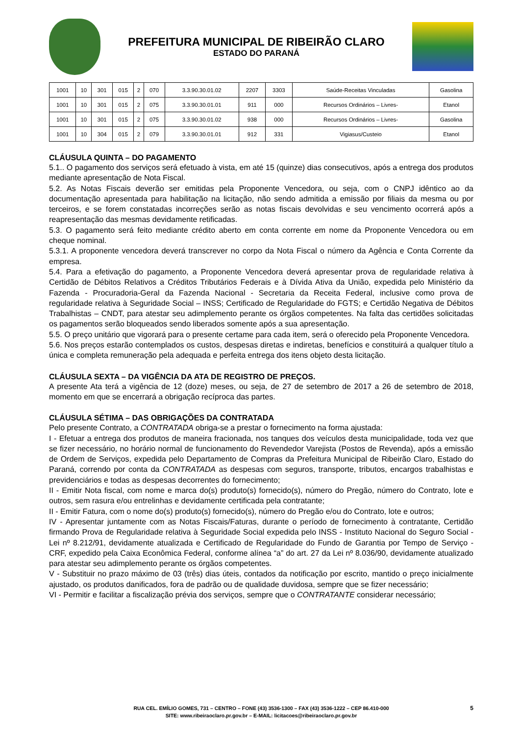PREFEITURA MUNICIPAL DE RIBEIRÃO CLARO
ESTADO DO PARANÁ
| 1001 | 10 | 301 | 015 | 2 | 070 | 3.3.90.30.01.02 | 2207 | 3303 | Saúde-Receitas Vinculadas | Gasolina |
| 1001 | 10 | 301 | 015 | 2 | 075 | 3.3.90.30.01.01 | 911 | 000 | Recursos Ordinários – Livres- | Etanol |
| 1001 | 10 | 301 | 015 | 2 | 075 | 3.3.90.30.01.02 | 938 | 000 | Recursos Ordinários – Livres- | Gasolina |
| 1001 | 10 | 304 | 015 | 2 | 079 | 3.3.90.30.01.01 | 912 | 331 | Vigiasus/Custeio | Etanol |
CLÁUSULA QUINTA – DO PAGAMENTO
5.1.. O pagamento dos serviços será efetuado à vista, em até 15 (quinze) dias consecutivos, após a entrega dos produtos mediante apresentação de Nota Fiscal.
5.2. As Notas Fiscais deverão ser emitidas pela Proponente Vencedora, ou seja, com o CNPJ idêntico ao da documentação apresentada para habilitação na licitação, não sendo admitida a emissão por filiais da mesma ou por terceiros, e se forem constatadas incorreções serão as notas fiscais devolvidas e seu vencimento ocorrerá após a reapresentação das mesmas devidamente retificadas.
5.3. O pagamento será feito mediante crédito aberto em conta corrente em nome da Proponente Vencedora ou em cheque nominal.
5.3.1. A proponente vencedora deverá transcrever no corpo da Nota Fiscal o número da Agência e Conta Corrente da empresa.
5.4. Para a efetivação do pagamento, a Proponente Vencedora deverá apresentar prova de regularidade relativa à Certidão de Débitos Relativos a Créditos Tributários Federais e à Dívida Ativa da União, expedida pelo Ministério da Fazenda - Procuradoria-Geral da Fazenda Nacional - Secretaria da Receita Federal, inclusive como prova de regularidade relativa à Seguridade Social – INSS; Certificado de Regularidade do FGTS; e Certidão Negativa de Débitos Trabalhistas – CNDT, para atestar seu adimplemento perante os órgãos competentes. Na falta das certidões solicitadas os pagamentos serão bloqueados sendo liberados somente após a sua apresentação.
5.5. O preço unitário que vigorará para o presente certame para cada item, será o oferecido pela Proponente Vencedora.
5.6. Nos preços estarão contemplados os custos, despesas diretas e indiretas, benefícios e constituirá a qualquer título a única e completa remuneração pela adequada e perfeita entrega dos itens objeto desta licitação.
CLÁUSULA SEXTA – DA VIGÊNCIA DA ATA DE REGISTRO DE PREÇOS.
A presente Ata terá a vigência de 12 (doze) meses, ou seja, de 27 de setembro de 2017 a 26 de setembro de 2018, momento em que se encerrará a obrigação recíproca das partes.
CLÁUSULA SÉTIMA – DAS OBRIGAÇÕES DA CONTRATADA
Pelo presente Contrato, a CONTRATADA obriga-se a prestar o fornecimento na forma ajustada:
I - Efetuar a entrega dos produtos de maneira fracionada, nos tanques dos veículos desta municipalidade, toda vez que se fizer necessário, no horário normal de funcionamento do Revendedor Varejista (Postos de Revenda), após a emissão de Ordem de Serviços, expedida pelo Departamento de Compras da Prefeitura Municipal de Ribeirão Claro, Estado do Paraná, correndo por conta da CONTRATADA as despesas com seguros, transporte, tributos, encargos trabalhistas e previdenciários e todas as despesas decorrentes do fornecimento;
II - Emitir Nota fiscal, com nome e marca do(s) produto(s) fornecido(s), número do Pregão, número do Contrato, lote e outros, sem rasura e/ou entrelinhas e devidamente certificada pela contratante;
II - Emitir Fatura, com o nome do(s) produto(s) fornecido(s), número do Pregão e/ou do Contrato, lote e outros;
IV - Apresentar juntamente com as Notas Fiscais/Faturas, durante o período de fornecimento à contratante, Certidão firmando Prova de Regularidade relativa à Seguridade Social expedida pelo INSS - Instituto Nacional do Seguro Social - Lei nº 8.212/91, devidamente atualizada e Certificado de Regularidade do Fundo de Garantia por Tempo de Serviço - CRF, expedido pela Caixa Econômica Federal, conforme alínea “a” do art. 27 da Lei nº 8.036/90, devidamente atualizado para atestar seu adimplemento perante os órgãos competentes.
V - Substituir no prazo máximo de 03 (três) dias úteis, contados da notificação por escrito, mantido o preço inicialmente ajustado, os produtos danificados, fora de padrão ou de qualidade duvidosa, sempre que se fizer necessário;
VI - Permitir e facilitar a fiscalização prévia dos serviços, sempre que o CONTRATANTE considerar necessário;
RUA CEL. EMÍLIO GOMES, 731 – CENTRO – FONE (43) 3536-1300 – FAX (43) 3536-1222 – CEP 86.410-000
SITE: www.ribeiraoclaro.pr.gov.br – E-MAIL: licitacoes@ribeiraoclaro.pr.gov.br
5